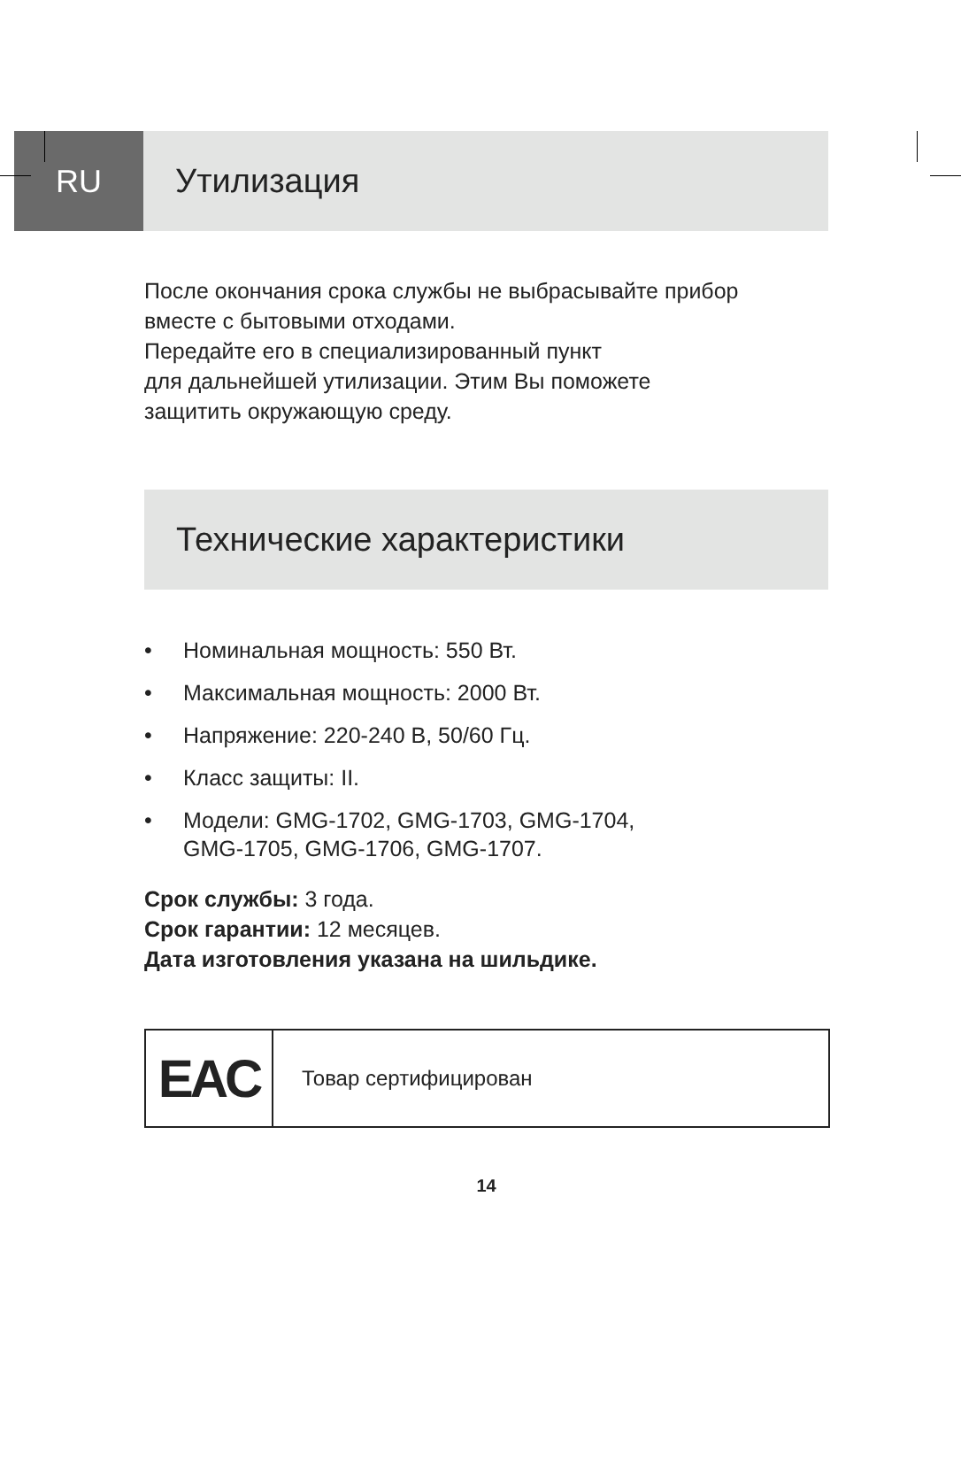RU Утилизация
После окончания срока службы не выбрасывайте прибор
вместе с бытовыми отходами.
Передайте его в специализированный пункт
для дальнейшей утилизации. Этим Вы поможете
защитить окружающую среду.
Технические характеристики
• Номинальная мощность: 550 Вт.
• Максимальная мощность: 2000 Вт.
• Напряжение: 220-240 В, 50/60 Гц.
• Класс защиты: II.
• Модели: GMG-1702, GMG-1703, GMG-1704,
GMG-1705, GMG-1706, GMG-1707.
Срок службы: 3 года.
Срок гарантии: 12 месяцев.
Дата изготовления указана на шильдике.
| EAC | Товар сертифицирован |
14